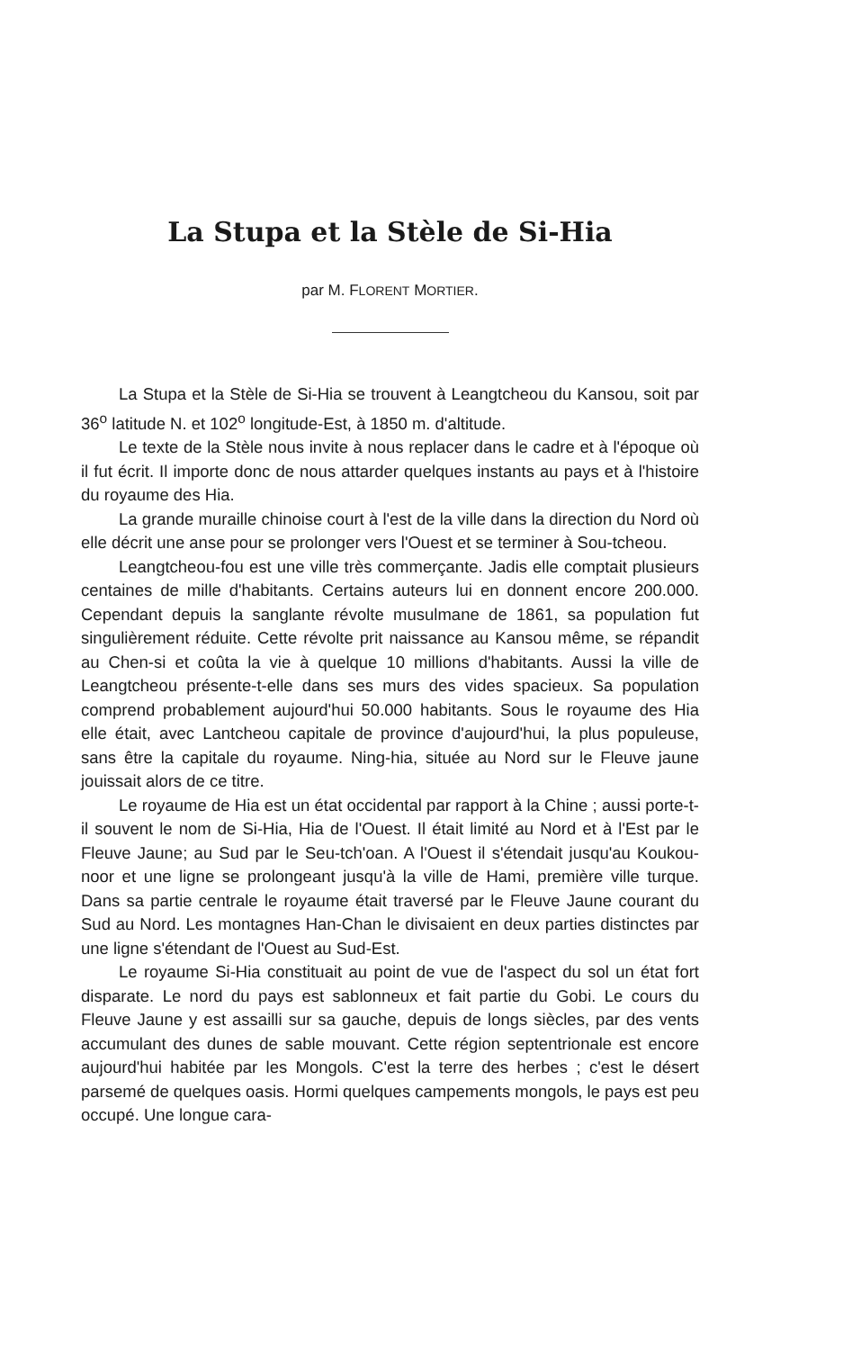La Stupa et la Stèle de Si-Hia
par M. FLORENT MORTIER.
La Stupa et la Stèle de Si-Hia se trouvent à Leangtcheou du Kansou, soit par 36<sup>o</sup> latitude N. et 102<sup>o</sup> longitude-Est, à 1850 m. d'altitude.
Le texte de la Stèle nous invite à nous replacer dans le cadre et à l'époque où il fut écrit. Il importe donc de nous attarder quelques instants au pays et à l'histoire du royaume des Hia.
La grande muraille chinoise court à l'est de la ville dans la direction du Nord où elle décrit une anse pour se prolonger vers l'Ouest et se terminer à Sou-tcheou.
Leangtcheou-fou est une ville très commerçante. Jadis elle comptait plusieurs centaines de mille d'habitants. Certains auteurs lui en donnent encore 200.000. Cependant depuis la sanglante révolte musulmane de 1861, sa population fut singulièrement réduite. Cette révolte prit naissance au Kansou même, se répandit au Chen-si et coûta la vie à quelque 10 millions d'habitants. Aussi la ville de Leangtcheou présente-t-elle dans ses murs des vides spacieux. Sa population comprend probablement aujourd'hui 50.000 habitants. Sous le royaume des Hia elle était, avec Lantcheou capitale de province d'aujourd'hui, la plus populeuse, sans être la capitale du royaume. Ning-hia, située au Nord sur le Fleuve jaune jouissait alors de ce titre.
Le royaume de Hia est un état occidental par rapport à la Chine ; aussi porte-t-il souvent le nom de Si-Hia, Hia de l'Ouest. Il était limité au Nord et à l'Est par le Fleuve Jaune; au Sud par le Seu-tch'oan. A l'Ouest il s'étendait jusqu'au Koukou-noor et une ligne se prolongeant jusqu'à la ville de Hami, première ville turque. Dans sa partie centrale le royaume était traversé par le Fleuve Jaune courant du Sud au Nord. Les montagnes Han-Chan le divisaient en deux parties distinctes par une ligne s'étendant de l'Ouest au Sud-Est.
Le royaume Si-Hia constituait au point de vue de l'aspect du sol un état fort disparate. Le nord du pays est sablonneux et fait partie du Gobi. Le cours du Fleuve Jaune y est assailli sur sa gauche, depuis de longs siècles, par des vents accumulant des dunes de sable mouvant. Cette région septentrionale est encore aujourd'hui habitée par les Mongols. C'est la terre des herbes ; c'est le désert parsemé de quelques oasis. Hormi quelques campements mongols, le pays est peu occupé. Une longue cara-